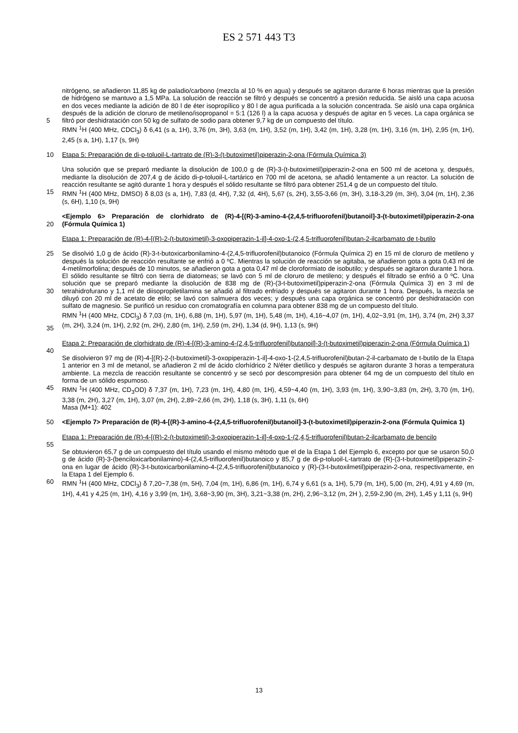ES 2 571 443 T3
5 nitrógeno, se añadieron 11,85 kg de paladio/carbono (mezcla al 10 % en agua) y después se agitaron durante 6 horas mientras que la presión de hidrógeno se mantuvo a 1,5 MPa. La solución de reacción se filtró y después se concentró a presión reducida. Se aisló una capa acuosa en dos veces mediante la adición de 80 l de éter isopropílico y 80 l de agua purificada a la solución concentrada. Se aisló una capa orgánica después de la adición de cloruro de metileno/isopropanol = 5:1 (126 l) a la capa acuosa y después de agitar en 5 veces. La capa orgánica se filtró por deshidratación con 50 kg de sulfato de sodio para obtener 9,7 kg de un compuesto del título.
RMN <sup>1</sup>H (400 MHz, CDCl<sub>3</sub>) δ 6,41 (s a, 1H), 3,76 (m, 3H), 3,63 (m, 1H), 3,52 (m, 1H), 3,42 (m, 1H), 3,28 (m, 1H), 3,16 (m, 1H), 2,95 (m, 1H), 2,45 (s a, 1H), 1,17 (s, 9H)
10 Etapa 5: Preparación de di-p-toluoil-L-tartrato de (R)-3-(t-butoximetil)piperazin-2-ona (Fórmula Química 3)
15 Una solución que se preparó mediante la disolución de 100,0 g de (R)-3-(t-butoximetil)piperazin-2-ona en 500 ml de acetona y, después, mediante la disolución de 207,4 g de ácido di-p-toluoil-L-tartárico en 700 ml de acetona, se añadió lentamente a un reactor. La solución de reacción resultante se agitó durante 1 hora y después el sólido resultante se filtró para obtener 251,4 g de un compuesto del título.
RMN <sup>1</sup>H (400 MHz, DMSO) δ 8,03 (s a, 1H), 7,83 (d, 4H), 7,32 (d, 4H), 5,67 (s, 2H), 3,55-3,66 (m, 3H), 3,18-3,29 (m, 3H), 3,04 (m, 1H), 2,36 (s, 6H), 1,10 (s, 9H)
20 <Ejemplo 6> Preparación de clorhidrato de (R)-4-[(R)-3-amino-4-(2,4,5-trifluorofenil)butanoil]-3-(t-butoximetil)piperazin-2-ona (Fórmula Química 1)
Etapa 1: Preparación de (R)-4-[(R)-2-(t-butoximetil)-3-oxopiperazin-1-il]-4-oxo-1-(2,4,5-trifluorofenil)butan-2-ilcarbamato de t-butilo
25
30
35
Se disolvió 1,0 g de ácido (R)-3-t-butoxicarbonilamino-4-(2,4,5-trifluorofenil)butanoico (Fórmula Química 2) en 15 ml de cloruro de metileno y después la solución de reacción resultante se enfrió a 0 ºC. Mientras la solución de reacción se agitaba, se añadieron gota a gota 0,43 ml de 4-metilmorfolina; después de 10 minutos, se añadieron gota a gota 0,47 ml de cloroformiato de isobutilo; y después se agitaron durante 1 hora. El sólido resultante se filtró con tierra de diatomeas; se lavó con 5 ml de cloruro de metileno; y después el filtrado se enfrió a 0 ºC. Una solución que se preparó mediante la disolución de 838 mg de (R)-(3-t-butoximetil)piperazin-2-ona (Fórmula Química 3) en 3 ml de tetrahidrofurano y 1,1 ml de diisopropiletilamina se añadió al filtrado enfriado y después se agitaron durante 1 hora. Después, la mezcla se diluyó con 20 ml de acetato de etilo; se lavó con salmuera dos veces; y después una capa orgánica se concentró por deshidratación con sulfato de magnesio. Se purificó un residuo con cromatografía en columna para obtener 838 mg de un compuesto del título.
RMN <sup>1</sup>H (400 MHz, CDCl<sub>3</sub>) δ 7,03 (m, 1H), 6,88 (m, 1H), 5,97 (m, 1H), 5,48 (m, 1H), 4,16~4,07 (m, 1H), 4,02~3,91 (m, 1H), 3,74 (m, 2H) 3,37 (m, 2H), 3,24 (m, 1H), 2,92 (m, 2H), 2,80 (m, 1H), 2,59 (m, 2H), 1,34 (d, 9H), 1,13 (s, 9H)
Etapa 2: Preparación de clorhidrato de (R)-4-[(R)-3-amino-4-(2,4,5-trifluorofenil)butanoil]-3-(t-butoximetil)piperazin-2-ona (Fórmula Química 1)
40
45 Se disolvieron 97 mg de (R)-4-[(R)-2-(t-butoximetil)-3-oxopiperazin-1-il]-4-oxo-1-(2,4,5-trifluorofenil)butan-2-il-carbamato de t-butilo de la Etapa 1 anterior en 3 ml de metanol, se añadieron 2 ml de ácido clorhídrico 2 N/éter dietílico y después se agitaron durante 3 horas a temperatura ambiente. La mezcla de reacción resultante se concentró y se secó por descompresión para obtener 64 mg de un compuesto del título en forma de un sólido espumoso.
RMN <sup>1</sup>H (400 MHz, CD<sub>3</sub>OD) δ 7,37 (m, 1H), 7,23 (m, 1H), 4,80 (m, 1H), 4,59~4,40 (m, 1H), 3,93 (m, 1H), 3,90~3,83 (m, 2H), 3,70 (m, 1H), 3,38 (m, 2H), 3,27 (m, 1H), 3,07 (m, 2H), 2,89~2,66 (m, 2H), 1,18 (s, 3H), 1,11 (s, 6H)
Masa (M+1): 402
50 <Ejemplo 7> Preparación de (R)-4-[(R)-3-amino-4-(2,4,5-trifluorofenil)butanoil]-3-(t-butoximetil)piperazin-2-ona (Fórmula Química 1)
Etapa 1: Preparación de (R)-4-[(R)-2-(t-butoximetil)-3-oxopiperazin-1-il]-4-oxo-1-(2,4,5-trifluorofenil)butan-2-ilcarbamato de bencilo
55
60 Se obtuvieron 65,7 g de un compuesto del título usando el mismo método que el de la Etapa 1 del Ejemplo 6, excepto por que se usaron 50,0 g de ácido (R)-3-(benciloxicarbonilamino)-4-(2,4,5-trifluorofenil)butanoico y 85,7 g de di-p-toluoil-L-tartrato de (R)-(3-t-butoximetil)piperazin-2-ona en lugar de ácido (R)-3-t-butoxicarbonilamino-4-(2,4,5-trifluorofenil)butanoico y (R)-(3-t-butoxilmetil)piperazin-2-ona, respectivamente, en la Etapa 1 del Ejemplo 6.
RMN <sup>1</sup>H (400 MHz, CDCl<sub>3</sub>) δ 7,20~7,38 (m, 5H), 7,04 (m, 1H), 6,86 (m, 1H), 6,74 y 6,61 (s a, 1H), 5,79 (m, 1H), 5,00 (m, 2H), 4,91 y 4,69 (m, 1H), 4,41 y 4,25 (m, 1H), 4,16 y 3,99 (m, 1H), 3,68~3,90 (m, 3H), 3,21~3,38 (m, 2H), 2,96~3,12 (m, 2H ), 2,59-2,90 (m, 2H), 1,45 y 1,11 (s, 9H)
13